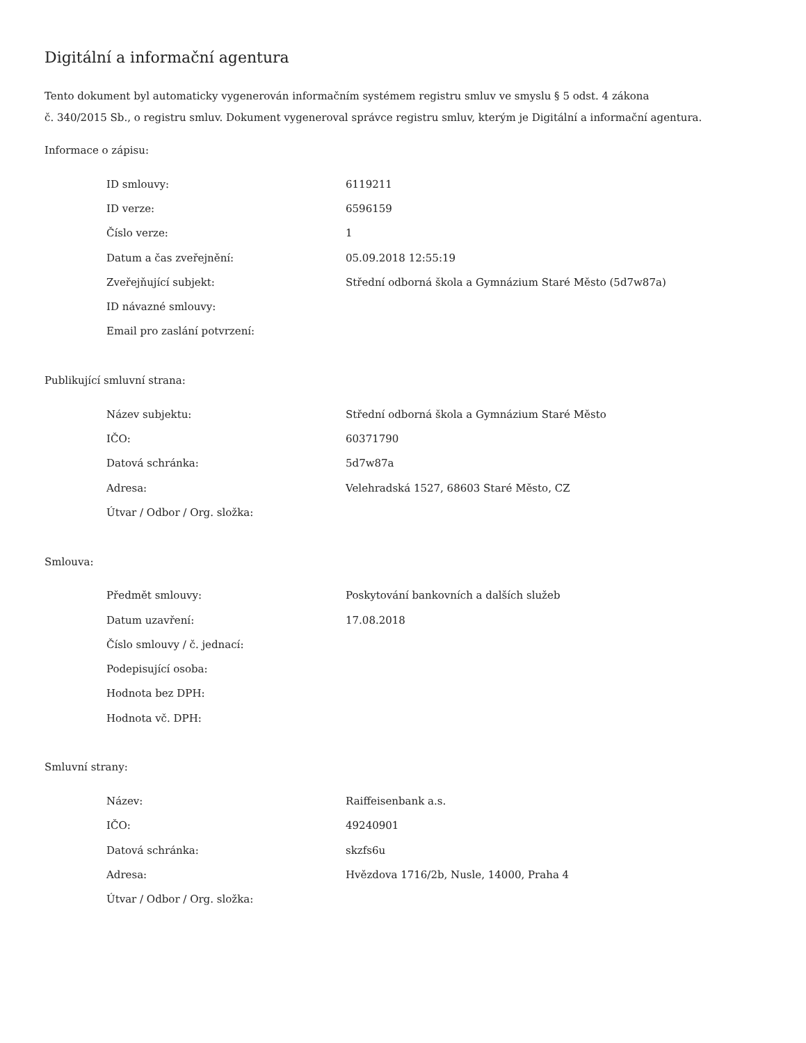Digitální a informační agentura
Tento dokument byl automaticky vygenerován informačním systémem registru smluv ve smyslu § 5 odst. 4 zákona
č. 340/2015 Sb., o registru smluv. Dokument vygeneroval správce registru smluv, kterým je Digitální a informační agentura.
Informace o zápisu:
| ID smlouvy: | 6119211 |
| ID verze: | 6596159 |
| Číslo verze: | 1 |
| Datum a čas zveřejnění: | 05.09.2018 12:55:19 |
| Zveřejňující subjekt: | Střední odborná škola a Gymnázium Staré Město (5d7w87a) |
| ID návazné smlouvy: | |
| Email pro zaslání potvrzení: | |
Publikující smluvní strana:
| Název subjektu: | Střední odborná škola a Gymnázium Staré Město |
| IČO: | 60371790 |
| Datová schránka: | 5d7w87a |
| Adresa: | Velehradská 1527, 68603 Staré Město, CZ |
| Útvar / Odbor / Org. složka: | |
Smlouva:
| Předmět smlouvy: | Poskytování bankovních a dalších služeb |
| Datum uzavření: | 17.08.2018 |
| Číslo smlouvy / č. jednací: | |
| Podepisující osoba: | |
| Hodnota bez DPH: | |
| Hodnota vč. DPH: | |
Smluvní strany:
| Název: | Raiffeisenbank a.s. |
| IČO: | 49240901 |
| Datová schránka: | skzfs6u |
| Adresa: | Hvězdova 1716/2b, Nusle, 14000, Praha 4 |
| Útvar / Odbor / Org. složka: | |